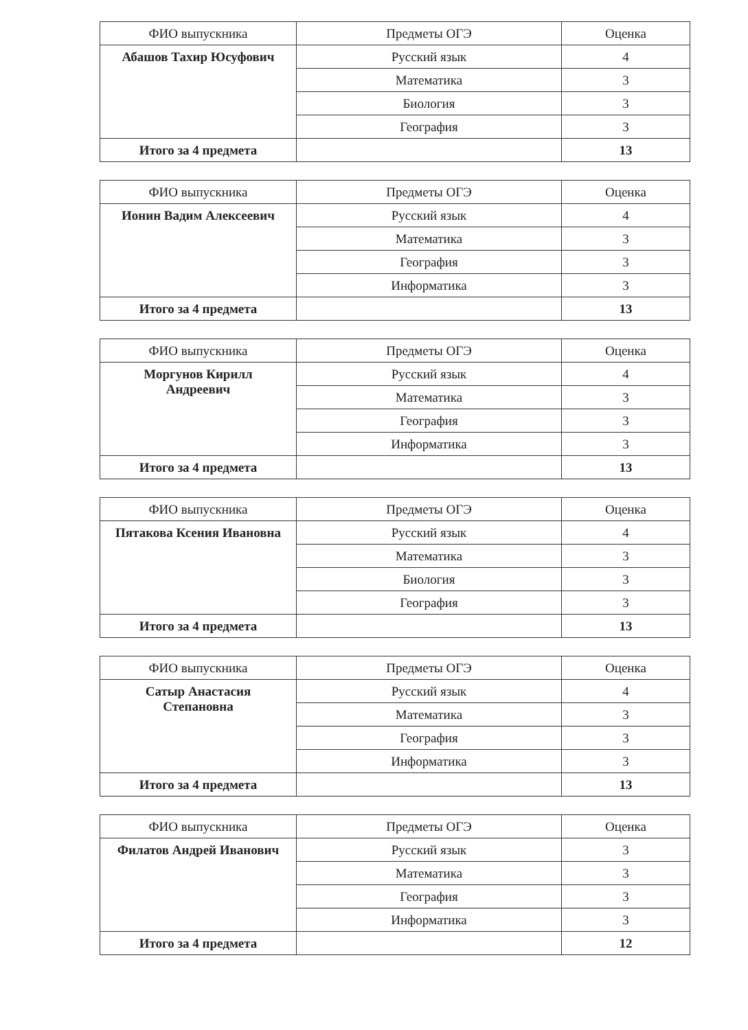| ФИО выпускника | Предметы ОГЭ | Оценка |
| --- | --- | --- |
| Абашов Тахир Юсуфович | Русский язык | 4 |
| | Математика | 3 |
| | Биология | 3 |
| | География | 3 |
| Итого за 4 предмета | | 13 |
| ФИО выпускника | Предметы ОГЭ | Оценка |
| --- | --- | --- |
| Ионин Вадим Алексеевич | Русский язык | 4 |
| | Математика | 3 |
| | География | 3 |
| | Информатика | 3 |
| Итого за 4 предмета | | 13 |
| ФИО выпускника | Предметы ОГЭ | Оценка |
| --- | --- | --- |
| Моргунов Кирилл Андреевич | Русский язык | 4 |
| | Математика | 3 |
| | География | 3 |
| | Информатика | 3 |
| Итого за 4 предмета | | 13 |
| ФИО выпускника | Предметы ОГЭ | Оценка |
| --- | --- | --- |
| Пятакова Ксения Ивановна | Русский язык | 4 |
| | Математика | 3 |
| | Биология | 3 |
| | География | 3 |
| Итого за 4 предмета | | 13 |
| ФИО выпускника | Предметы ОГЭ | Оценка |
| --- | --- | --- |
| Сатыр Анастасия Степановна | Русский язык | 4 |
| | Математика | 3 |
| | География | 3 |
| | Информатика | 3 |
| Итого за 4 предмета | | 13 |
| ФИО выпускника | Предметы ОГЭ | Оценка |
| --- | --- | --- |
| Филатов Андрей Иванович | Русский язык | 3 |
| | Математика | 3 |
| | География | 3 |
| | Информатика | 3 |
| Итого за 4 предмета | | 12 |